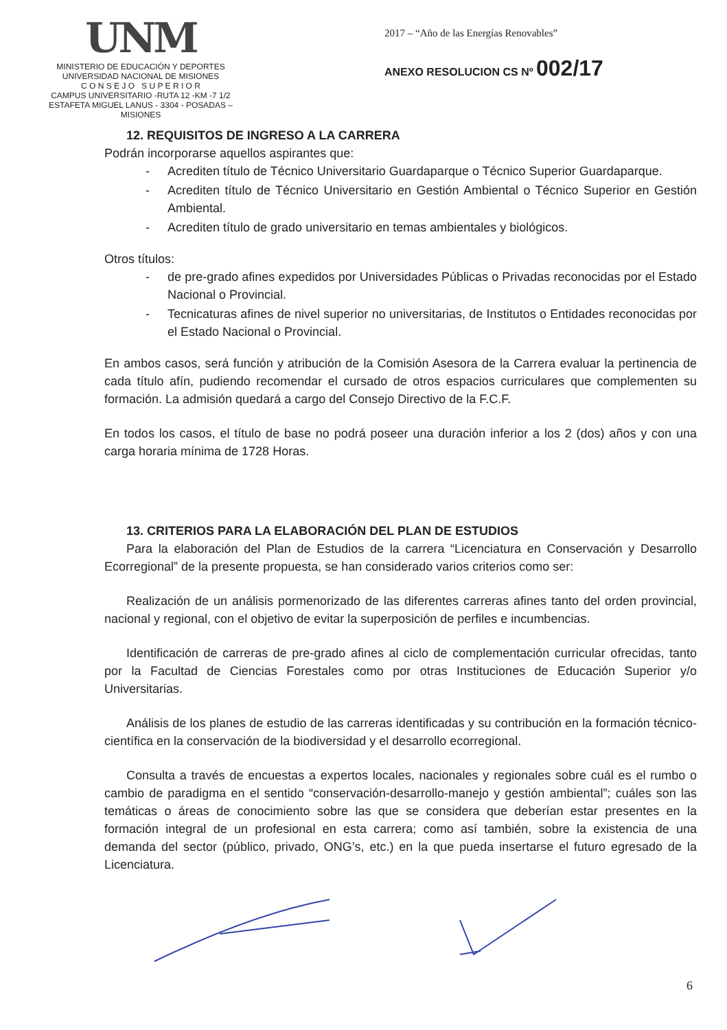UNM
MINISTERIO DE EDUCACIÓN Y DEPORTES
UNIVERSIDAD NACIONAL DE MISIONES
C O N S E J O S U P E R I O R
CAMPUS UNIVERSITARIO -RUTA 12 -KM -7 1/2
ESTAFETA MIGUEL LANUS - 3304 - POSADAS – MISIONES
2017 – “Año de las Energías Renovables”
ANEXO RESOLUCION CS Nº 002/17
12. REQUISITOS DE INGRESO A LA CARRERA
Podrán incorporarse aquellos aspirantes que:
- Acrediten título de Técnico Universitario Guardaparque o Técnico Superior Guardaparque.
- Acrediten título de Técnico Universitario en Gestión Ambiental o Técnico Superior en Gestión Ambiental.
- Acrediten título de grado universitario en temas ambientales y biológicos.
Otros títulos:
- de pre-grado afines expedidos por Universidades Públicas o Privadas reconocidas por el Estado Nacional o Provincial.
- Tecnicaturas afines de nivel superior no universitarias, de Institutos o Entidades reconocidas por el Estado Nacional o Provincial.
En ambos casos, será función y atribución de la Comisión Asesora de la Carrera evaluar la pertinencia de cada título afín, pudiendo recomendar el cursado de otros espacios curriculares que complementen su formación. La admisión quedará a cargo del Consejo Directivo de la F.C.F.
En todos los casos, el título de base no podrá poseer una duración inferior a los 2 (dos) años y con una carga horaria mínima de 1728 Horas.
13. CRITERIOS PARA LA ELABORACIÓN DEL PLAN DE ESTUDIOS
Para la elaboración del Plan de Estudios de la carrera “Licenciatura en Conservación y Desarrollo Ecorregional” de la presente propuesta, se han considerado varios criterios como ser:
Realización de un análisis pormenorizado de las diferentes carreras afines tanto del orden provincial, nacional y regional, con el objetivo de evitar la superposición de perfiles e incumbencias.
Identificación de carreras de pre-grado afines al ciclo de complementación curricular ofrecidas, tanto por la Facultad de Ciencias Forestales como por otras Instituciones de Educación Superior y/o Universitarias.
Análisis de los planes de estudio de las carreras identificadas y su contribución en la formación técnico-científica en la conservación de la biodiversidad y el desarrollo ecorregional.
Consulta a través de encuestas a expertos locales, nacionales y regionales sobre cuál es el rumbo o cambio de paradigma en el sentido “conservación-desarrollo-manejo y gestión ambiental”; cuáles son las temáticas o áreas de conocimiento sobre las que se considera que deberían estar presentes en la formación integral de un profesional en esta carrera; como así también, sobre la existencia de una demanda del sector (público, privado, ONG’s, etc.) en la que pueda insertarse el futuro egresado de la Licenciatura.
6